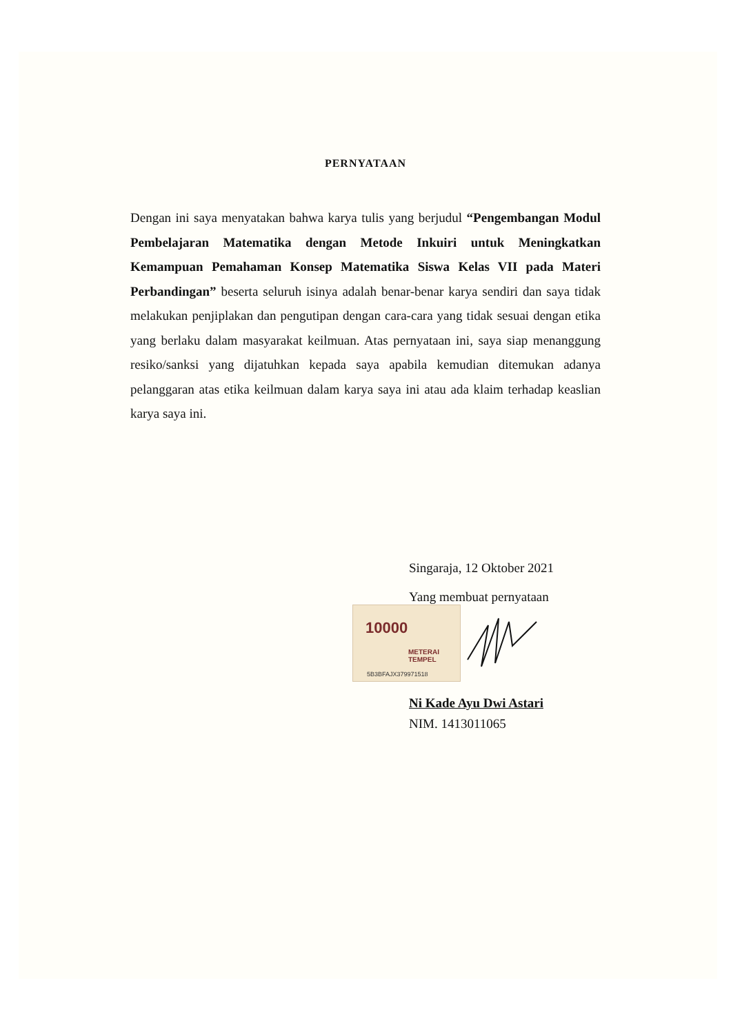PERNYATAAN
Dengan ini saya menyatakan bahwa karya tulis yang berjudul “Pengembangan Modul Pembelajaran Matematika dengan Metode Inkuiri untuk Meningkatkan Kemampuan Pemahaman Konsep Matematika Siswa Kelas VII pada Materi Perbandingan” beserta seluruh isinya adalah benar-benar karya sendiri dan saya tidak melakukan penjiplakan dan pengutipan dengan cara-cara yang tidak sesuai dengan etika yang berlaku dalam masyarakat keilmuan. Atas pernyataan ini, saya siap menanggung resiko/sanksi yang dijatuhkan kepada saya apabila kemudian ditemukan adanya pelanggaran atas etika keilmuan dalam karya saya ini atau ada klaim terhadap keaslian karya saya ini.
Singaraja, 12 Oktober 2021
Yang membuat pernyataan
10000
METERAI TEMPEL
5B3BFAJX379971518
Ni Kade Ayu Dwi Astari
NIM. 1413011065